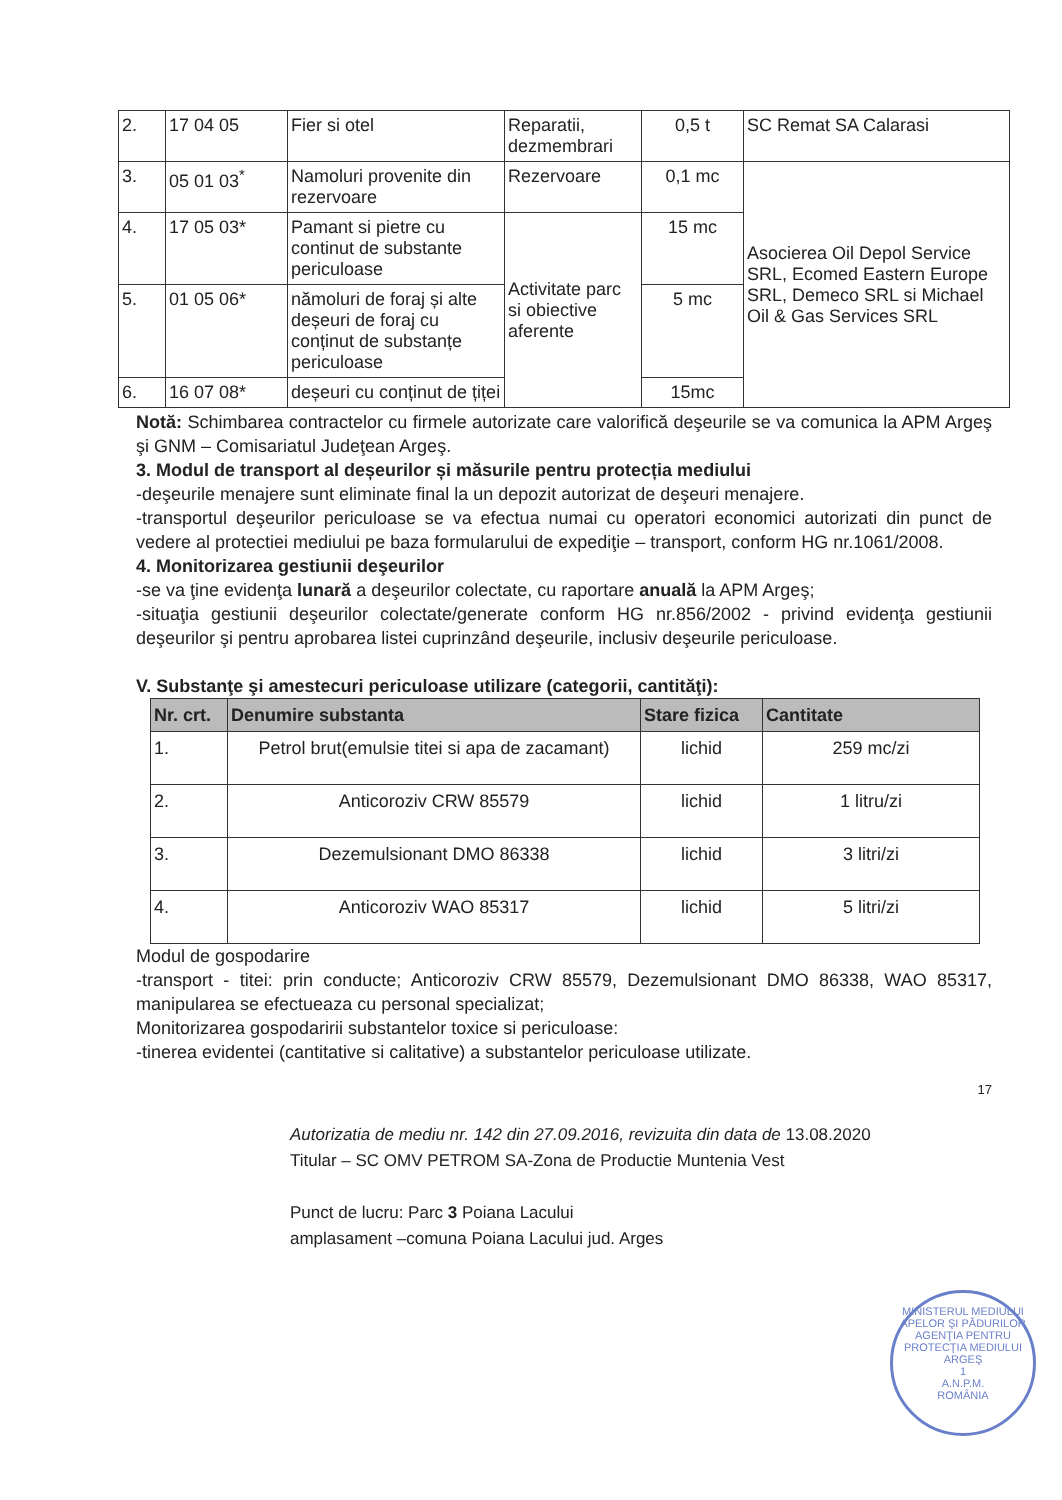| 2. | 17 04 05 | Fier si otel | Reparatii, dezmembrari | 0,5 t | SC Remat SA Calarasi |
| 3. | 05 01 03<sup>*</sup> | Namoluri provenite din rezervoare | Rezervoare | 0,1 mc | Asocierea Oil Depol Service SRL, Ecomed Eastern Europe SRL, Demeco SRL si Michael Oil & Gas Services SRL |
| 4. | 17 05 03* | Pamant si pietre cu continut de substante periculoase | Activitate parc si obiective aferente | 15 mc | |
| 5. | 01 05 06* | nămoluri de foraj și alte deșeuri de foraj cu conținut de substanțe periculoase | | 5 mc | |
| 6. | 16 07 08* | deșeuri cu conținut de țiței | | 15mc | |
Notă: Schimbarea contractelor cu firmele autorizate care valorifică deşeurile se va comunica la APM Argeş şi GNM – Comisariatul Judeţean Argeş.
3. Modul de transport al deșeurilor și măsurile pentru protecția mediului
-deşeurile menajere sunt eliminate final la un depozit autorizat de deşeuri menajere.
-transportul deşeurilor periculoase se va efectua numai cu operatori economici autorizati din punct de vedere al protectiei mediului pe baza formularului de expediţie – transport, conform HG nr.1061/2008.
4. Monitorizarea gestiunii deşeurilor
-se va ţine evidenţa lunară a deşeurilor colectate, cu raportare anuală la APM Argeş;
-situaţia gestiunii deşeurilor colectate/generate conform HG nr.856/2002 - privind evidenţa gestiunii deşeurilor şi pentru aprobarea listei cuprinzând deşeurile, inclusiv deşeurile periculoase.
V. Substanţe şi amestecuri periculoase utilizare (categorii, cantităţi):
| Nr. crt. | Denumire substanta | Stare fizica | Cantitate |
| --- | --- | --- | --- |
| 1. | Petrol brut(emulsie titei si apa de zacamant) | lichid | 259 mc/zi |
| 2. | Anticoroziv CRW 85579 | lichid | 1 litru/zi |
| 3. | Dezemulsionant DMO 86338 | lichid | 3 litri/zi |
| 4. | Anticoroziv WAO 85317 | lichid | 5 litri/zi |
Modul de gospodarire
-transport - titei: prin conducte; Anticoroziv CRW 85579, Dezemulsionant DMO 86338, WAO 85317, manipularea se efectueaza cu personal specializat;
Monitorizarea gospodaririi substantelor toxice si periculoase:
-tinerea evidentei (cantitative si calitative) a substantelor periculoase utilizate.
17
Autorizatia de mediu nr. 142 din 27.09.2016, revizuita din data de 13.08.2020
Titular – SC OMV PETROM SA-Zona de Productie Muntenia Vest
Punct de lucru: Parc 3 Poiana Lacului
amplasament –comuna Poiana Lacului jud. Arges
MINISTERUL MEDIULUI APELOR ŞI PĂDURILOR
AGENŢIA PENTRU PROTECŢIA MEDIULUI ARGEŞ
1
A.N.P.M.
ROMÂNIA